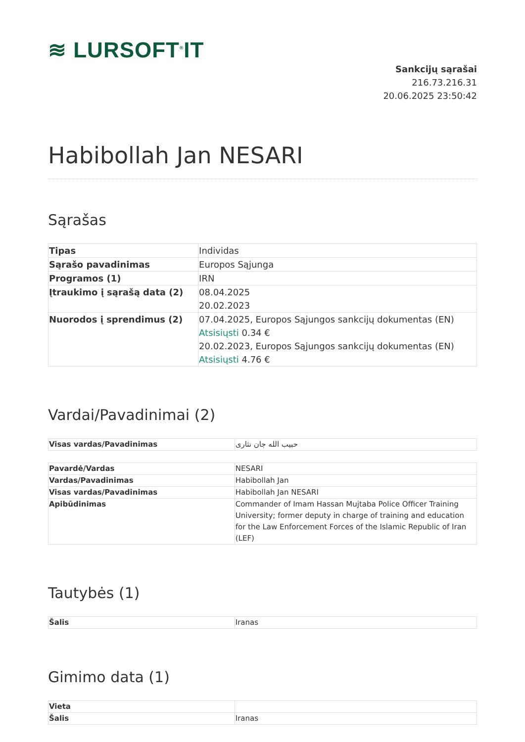≋ LURSOFT<sup>®</sup>IT
Sankcijų sąrašai
216.73.216.31
20.06.2025 23:50:42
Habibollah Jan NESARI
Sąrašas
| Tipas | Individas |
| Sąrašo pavadinimas | Europos Sąjunga |
| Programos (1) | IRN |
| Įtraukimo į sąrašą data (2) | 08.04.2025 20.02.2023 |
| Nuorodos į sprendimus (2) | 07.04.2025, Europos Sąjungos sankcijų dokumentas (EN) Atsisiųsti 0.34 € 20.02.2023, Europos Sąjungos sankcijų dokumentas (EN) Atsisiųsti 4.76 € |
Vardai/Pavadinimai (2)
| Visas vardas/Pavadinimas | حبیب الله جان نثاری |
| Pavardė/Vardas | NESARI |
| Vardas/Pavadinimas | Habibollah Jan |
| Visas vardas/Pavadinimas | Habibollah Jan NESARI |
| Apibūdinimas | Commander of Imam Hassan Mujtaba Police Officer Training University; former deputy in charge of training and education for the Law Enforcement Forces of the Islamic Republic of Iran (LEF) |
Tautybės (1)
| Šalis | Iranas |
Gimimo data (1)
| Vieta | |
| Šalis | Iranas |